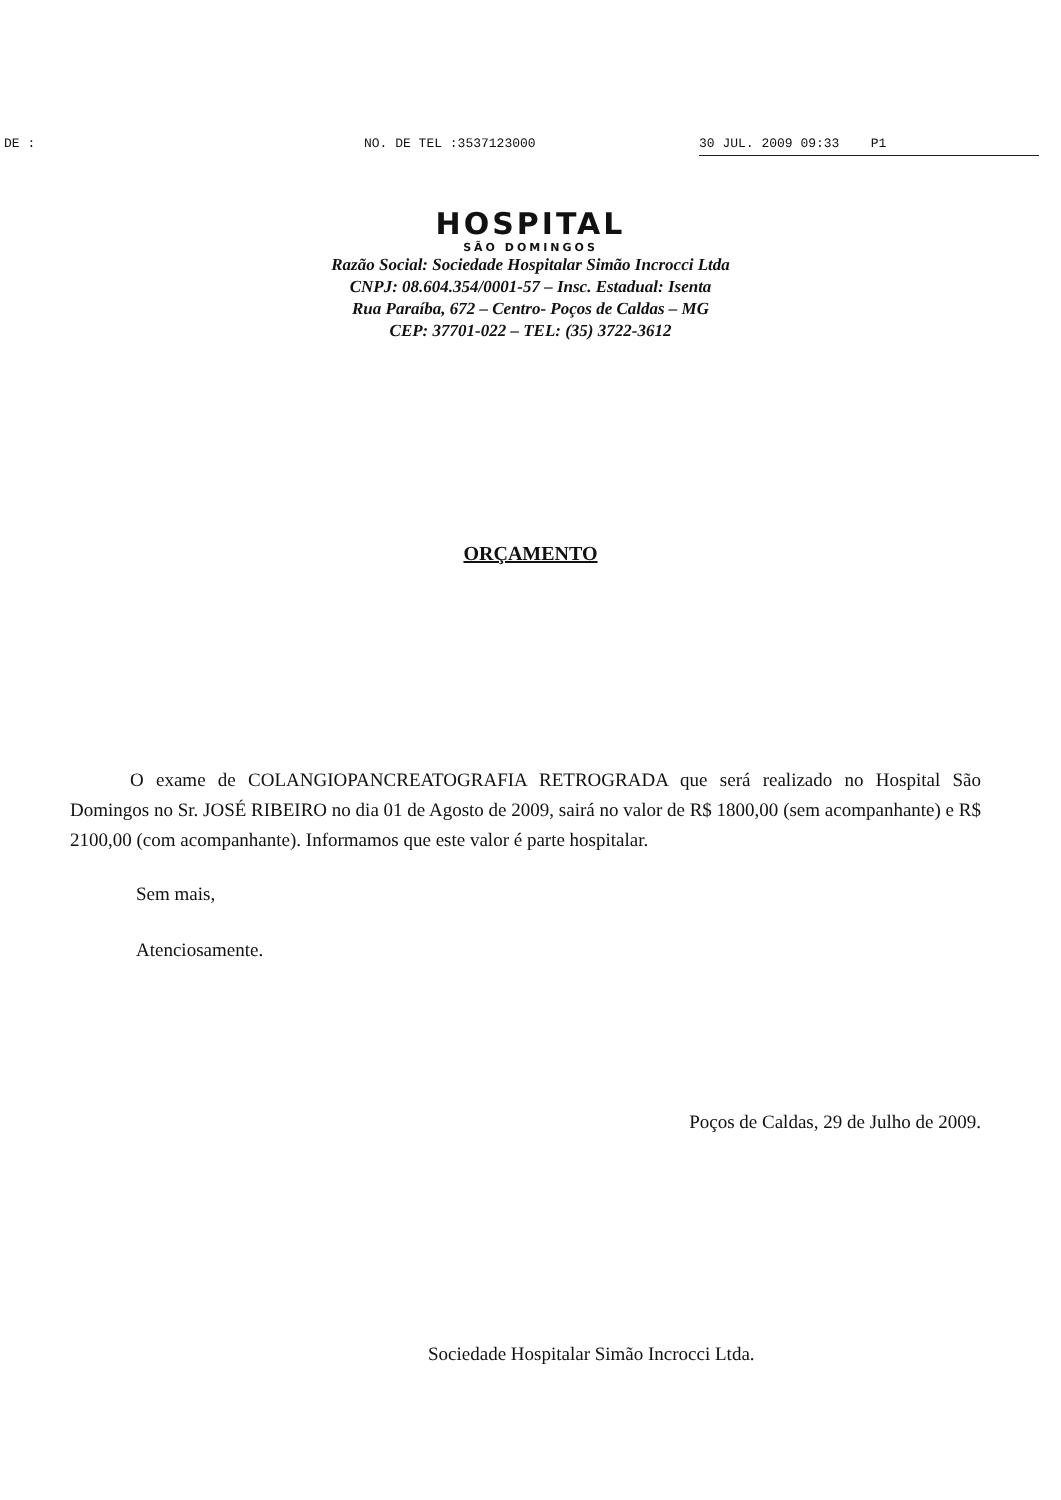DE : NO. DE TEL :3537123000 30 JUL. 2009 09:33 P1
HOSPITAL
SÃO DOMINGOS
Razão Social: Sociedade Hospitalar Simão Incrocci Ltda
CNPJ: 08.604.354/0001-57 – Insc. Estadual: Isenta
Rua Paraíba, 672 – Centro- Poços de Caldas – MG
CEP: 37701-022 – TEL: (35) 3722-3612
ORÇAMENTO
O exame de COLANGIOPANCREATOGRAFIA RETROGRADA que será realizado no Hospital São Domingos no Sr. JOSÉ RIBEIRO no dia 01 de Agosto de 2009, sairá no valor de R$ 1800,00 (sem acompanhante) e R$ 2100,00 (com acompanhante). Informamos que este valor é parte hospitalar.
Sem mais,
Atenciosamente.
Poços de Caldas, 29 de Julho de 2009.
Sociedade Hospitalar Simão Incrocci Ltda.